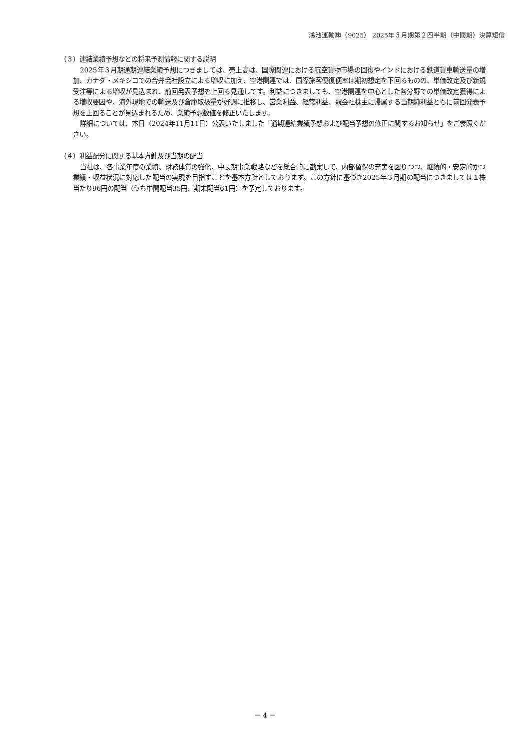鴻池運輸㈱（9025） 2025年３月期第２四半期（中間期）決算短信
（３）連結業績予想などの将来予測情報に関する説明
2025年３月期通期連結業績予想につきましては、売上高は、国際関連における航空貨物市場の回復やインドにおける鉄道貨車輸送量の増加、カナダ・メキシコでの合弁会社設立による増収に加え、空港関連では、国際旅客便復便率は期初想定を下回るものの、単価改定及び新規受注等による増収が見込まれ、前回発表予想を上回る見通しです。利益につきましても、空港関連を中心とした各分野での単価改定獲得による増収要因や、海外現地での輸送及び倉庫取扱量が好調に推移し、営業利益、経常利益、親会社株主に帰属する当期純利益ともに前回発表予想を上回ることが見込まれるため、業績予想数値を修正いたします。
詳細については、本日（2024年11月11日）公表いたしました「通期連結業績予想および配当予想の修正に関するお知らせ」をご参照ください。
（４）利益配分に関する基本方針及び当期の配当
当社は、各事業年度の業績、財務体質の強化、中長期事業戦略などを総合的に勘案して、内部留保の充実を図りつつ、継続的・安定的かつ業績・収益状況に対応した配当の実現を目指すことを基本方針としております。この方針に基づき2025年３月期の配当につきましては１株当たり96円の配当（うち中間配当35円、期末配当61円）を予定しております。
－ 4 －